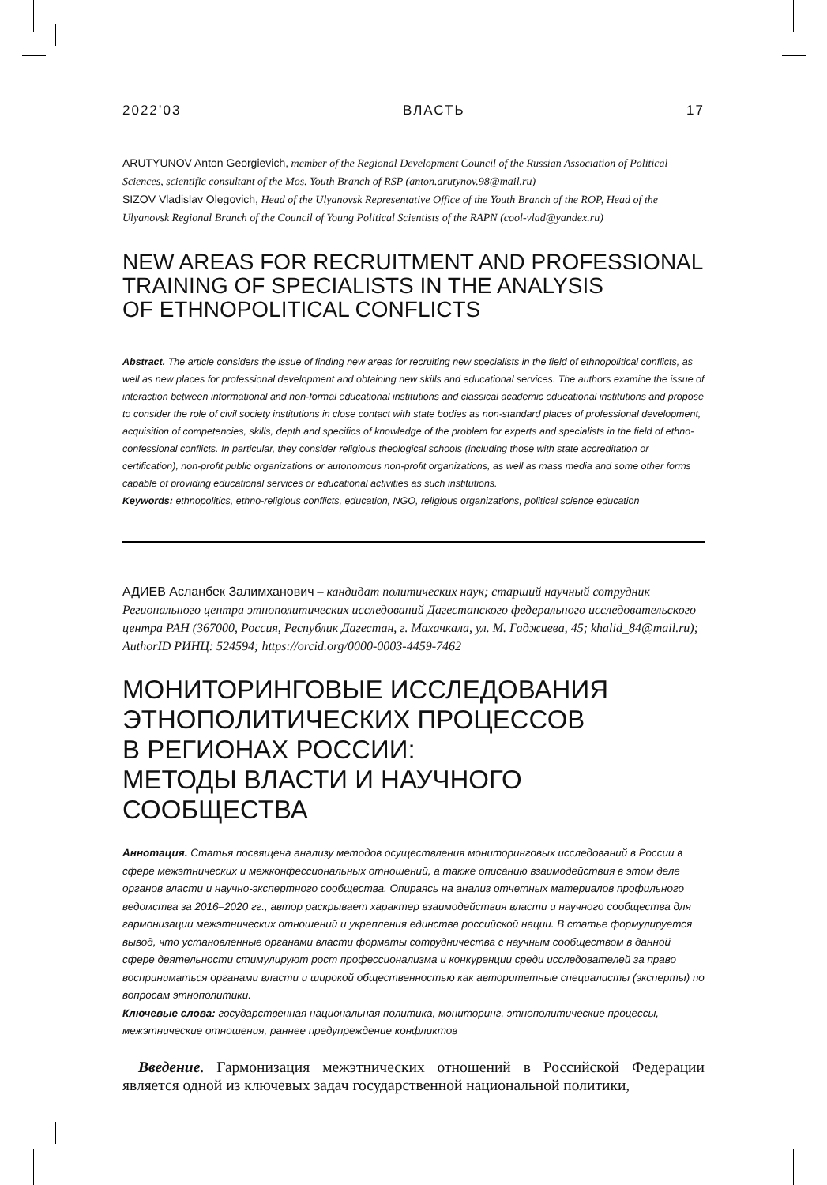2022’03 ВЛАСТЬ 17
ARUTYUNOV Anton Georgievich, member of the Regional Development Council of the Russian Association of Political Sciences, scientific consultant of the Mos. Youth Branch of RSP (anton.arutynov.98@mail.ru)
SIZOV Vladislav Olegovich, Head of the Ulyanovsk Representative Office of the Youth Branch of the ROP, Head of the Ulyanovsk Regional Branch of the Council of Young Political Scientists of the RAPN (cool-vlad@yandex.ru)
NEW AREAS FOR RECRUITMENT AND PROFESSIONAL TRAINING OF SPECIALISTS IN THE ANALYSIS
OF ETHNOPOLITICAL CONFLICTS
Abstract. The article considers the issue of finding new areas for recruiting new specialists in the field of ethnopolitical conflicts, as well as new places for professional development and obtaining new skills and educational services. The authors examine the issue of interaction between informational and non-formal educational institutions and classical academic educational institutions and propose to consider the role of civil society institutions in close contact with state bodies as non-standard places of professional development, acquisition of competencies, skills, depth and specifics of knowledge of the problem for experts and specialists in the field of ethno-confessional conflicts. In particular, they consider religious theological schools (including those with state accreditation or certification), non-profit public organizations or autonomous non-profit organizations, as well as mass media and some other forms capable of providing educational services or educational activities as such institutions.
Keywords: ethnopolitics, ethno-religious conflicts, education, NGO, religious organizations, political science education
АДИЕВ Асланбек Залимханович – кандидат политических наук; старший научный сотрудник Регионального центра этнополитических исследований Дагестанского федерального исследовательского центра РАН (367000, Россия, Республик Дагестан, г. Махачкала, ул. М. Гаджиева, 45; khalid_84@mail.ru); AuthorID РИНЦ: 524594; https://orcid.org/0000-0003-4459-7462
МОНИТОРИНГОВЫЕ ИССЛЕДОВАНИЯ ЭТНОПОЛИТИЧЕСКИХ ПРОЦЕССОВ
В РЕГИОНАХ РОССИИ:
МЕТОДЫ ВЛАСТИ И НАУЧНОГО СООБЩЕСТВА
Аннотация. Статья посвящена анализу методов осуществления мониторинговых исследований в России в сфере межэтнических и межконфессиональных отношений, а также описанию взаимодействия в этом деле органов власти и научно-экспертного сообщества. Опираясь на анализ отчетных материалов профильного ведомства за 2016–2020 гг., автор раскрывает характер взаимодействия власти и научного сообщества для гармонизации межэтнических отношений и укрепления единства российской нации. В статье формулируется вывод, что установленные органами власти форматы сотрудничества с научным сообществом в данной сфере деятельности стимулируют рост профессионализма и конкуренции среди исследователей за право восприниматься органами власти и широкой общественностью как авторитетные специалисты (эксперты) по вопросам этнополитики.
Ключевые слова: государственная национальная политика, мониторинг, этнополитические процессы, межэтнические отношения, раннее предупреждение конфликтов
Введение. Гармонизация межэтнических отношений в Российской Федерации является одной из ключевых задач государственной национальной политики,